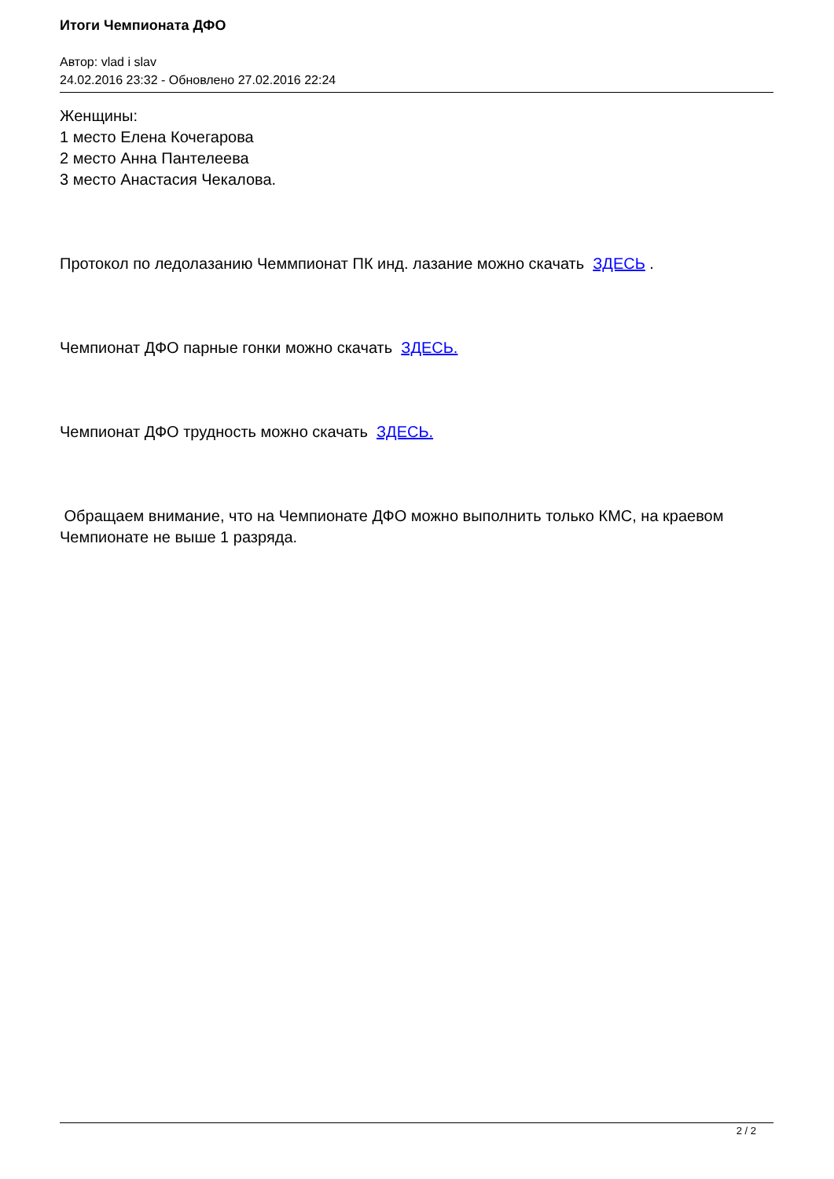Итоги Чемпионата ДФО
Автор: vlad i slav
24.02.2016 23:32 - Обновлено 27.02.2016 22:24
Женщины:
1 место Елена Кочегарова
2 место Анна Пантелеева
3 место Анастасия Чекалова.
Протокол по ледолазанию Чеммпионат ПК инд. лазание можно скачать ЗДЕСЬ .
Чемпионат ДФО парные гонки можно скачать ЗДЕСЬ.
Чемпионат ДФО трудность можно скачать ЗДЕСЬ.
Обращаем внимание, что на Чемпионате ДФО можно выполнить только КМС, на краевом Чемпионате не выше 1 разряда.
2 / 2